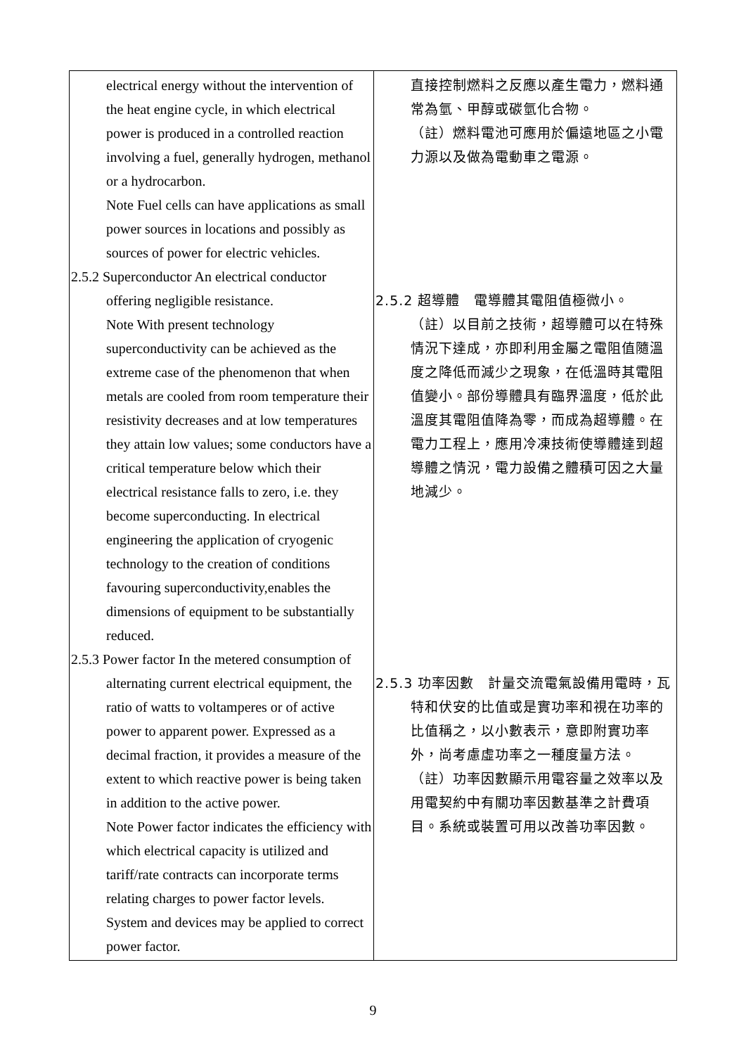| electrical energy without the intervention of the heat engine cycle, in which electrical power is produced in a controlled reaction involving a fuel, generally hydrogen, methanol or a hydrocarbon. Note Fuel cells can have applications as small power sources in locations and possibly as sources of power for electric vehicles. 2.5.2 Superconductor An electrical conductor offering negligible resistance. Note With present technology superconductivity can be achieved as the extreme case of the phenomenon that when metals are cooled from room temperature their resistivity decreases and at low temperatures they attain low values; some conductors have a critical temperature below which their electrical resistance falls to zero, i.e. they become superconducting. In electrical engineering the application of cryogenic technology to the creation of conditions favouring superconductivity,enables the dimensions of equipment to be substantially reduced. 2.5.3 Power factor In the metered consumption of alternating current electrical equipment, the ratio of watts to voltamperes or of active power to apparent power. Expressed as a decimal fraction, it provides a measure of the extent to which reactive power is being taken in addition to the active power. Note Power factor indicates the efficiency with which electrical capacity is utilized and tariff/rate contracts can incorporate terms relating charges to power factor levels. System and devices may be applied to correct power factor. | 直接控制燃料之反應以產生電力，燃料通常為氫、甲醇或碳氫化合物。 （註）燃料電池可應用於偏遠地區之小電力源以及做為電動車之電源。 2.5.2 超導體 電導體其電阻值極微小。 （註）以目前之技術，超導體可以在特殊情況下達成，亦即利用金屬之電阻值隨溫度之降低而減少之現象，在低溫時其電阻值變小。部份導體具有臨界溫度，低於此溫度其電阻值降為零，而成為超導體。在電力工程上，應用冷凍技術使導體達到超導體之情況，電力設備之體積可因之大量地減少。 2.5.3 功率因數 計量交流電氣設備用電時，瓦 特和伏安的比值或是實功率和視在功率的比值稱之，以小數表示，意即附實功率外，尚考慮虛功率之一種度量方法。 （註）功率因數顯示用電容量之效率以及用電契約中有關功率因數基準之計費項目。系統或裝置可用以改善功率因數。 |
9